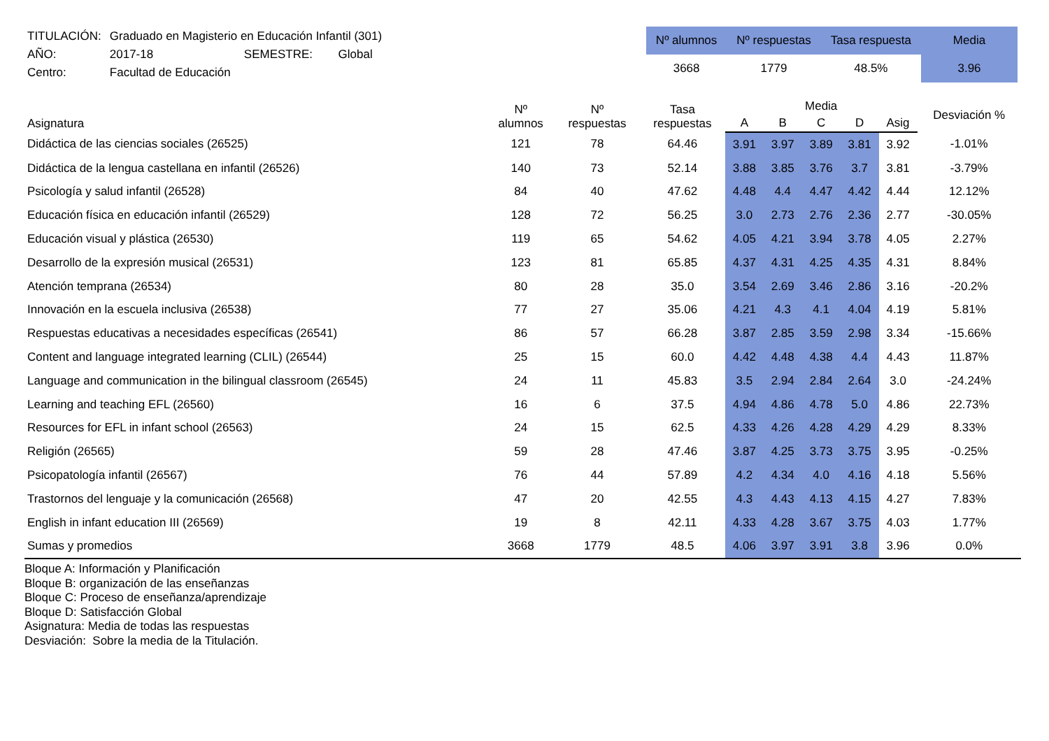| TITULACIÓN: | Graduado en Magisterio en Educación Infantil (301) | | |
| AÑO: | 2017-18 | SEMESTRE: | Global |
| Centro: | Facultad de Educación | | |
| Nº alumnos | Nº respuestas | Tasa respuesta | Media |
| --- | --- | --- | --- |
| 3668 | 1779 | 48.5% | 3.96 |
| Asignatura | Nº alumnos | Nº respuestas | Tasa respuestas | Media | | | | | Desviación % |
| --- | --- | --- | --- | --- | --- | --- | --- | --- | --- |
| | | | | A | B | C | D | Asig | |
| Didáctica de las ciencias sociales (26525) | 121 | 78 | 64.46 | 3.91 | 3.97 | 3.89 | 3.81 | 3.92 | -1.01% |
| Didáctica de la lengua castellana en infantil (26526) | 140 | 73 | 52.14 | 3.88 | 3.85 | 3.76 | 3.7 | 3.81 | -3.79% |
| Psicología y salud infantil (26528) | 84 | 40 | 47.62 | 4.48 | 4.4 | 4.47 | 4.42 | 4.44 | 12.12% |
| Educación física en educación infantil (26529) | 128 | 72 | 56.25 | 3.0 | 2.73 | 2.76 | 2.36 | 2.77 | -30.05% |
| Educación visual y plástica (26530) | 119 | 65 | 54.62 | 4.05 | 4.21 | 3.94 | 3.78 | 4.05 | 2.27% |
| Desarrollo de la expresión musical (26531) | 123 | 81 | 65.85 | 4.37 | 4.31 | 4.25 | 4.35 | 4.31 | 8.84% |
| Atención temprana (26534) | 80 | 28 | 35.0 | 3.54 | 2.69 | 3.46 | 2.86 | 3.16 | -20.2% |
| Innovación en la escuela inclusiva (26538) | 77 | 27 | 35.06 | 4.21 | 4.3 | 4.1 | 4.04 | 4.19 | 5.81% |
| Respuestas educativas a necesidades específicas (26541) | 86 | 57 | 66.28 | 3.87 | 2.85 | 3.59 | 2.98 | 3.34 | -15.66% |
| Content and language integrated learning (CLIL) (26544) | 25 | 15 | 60.0 | 4.42 | 4.48 | 4.38 | 4.4 | 4.43 | 11.87% |
| Language and communication in the bilingual classroom (26545) | 24 | 11 | 45.83 | 3.5 | 2.94 | 2.84 | 2.64 | 3.0 | -24.24% |
| Learning and teaching EFL (26560) | 16 | 6 | 37.5 | 4.94 | 4.86 | 4.78 | 5.0 | 4.86 | 22.73% |
| Resources for EFL in infant school (26563) | 24 | 15 | 62.5 | 4.33 | 4.26 | 4.28 | 4.29 | 4.29 | 8.33% |
| Religión (26565) | 59 | 28 | 47.46 | 3.87 | 4.25 | 3.73 | 3.75 | 3.95 | -0.25% |
| Psicopatología infantil (26567) | 76 | 44 | 57.89 | 4.2 | 4.34 | 4.0 | 4.16 | 4.18 | 5.56% |
| Trastornos del lenguaje y la comunicación (26568) | 47 | 20 | 42.55 | 4.3 | 4.43 | 4.13 | 4.15 | 4.27 | 7.83% |
| English in infant education III (26569) | 19 | 8 | 42.11 | 4.33 | 4.28 | 3.67 | 3.75 | 4.03 | 1.77% |
| Sumas y promedios | 3668 | 1779 | 48.5 | 4.06 | 3.97 | 3.91 | 3.8 | 3.96 | 0.0% |
Bloque A: Información y Planificación
Bloque B: organización de las enseñanzas
Bloque C: Proceso de enseñanza/aprendizaje
Bloque D: Satisfacción Global
Asignatura: Media de todas las respuestas
Desviación: Sobre la media de la Titulación.